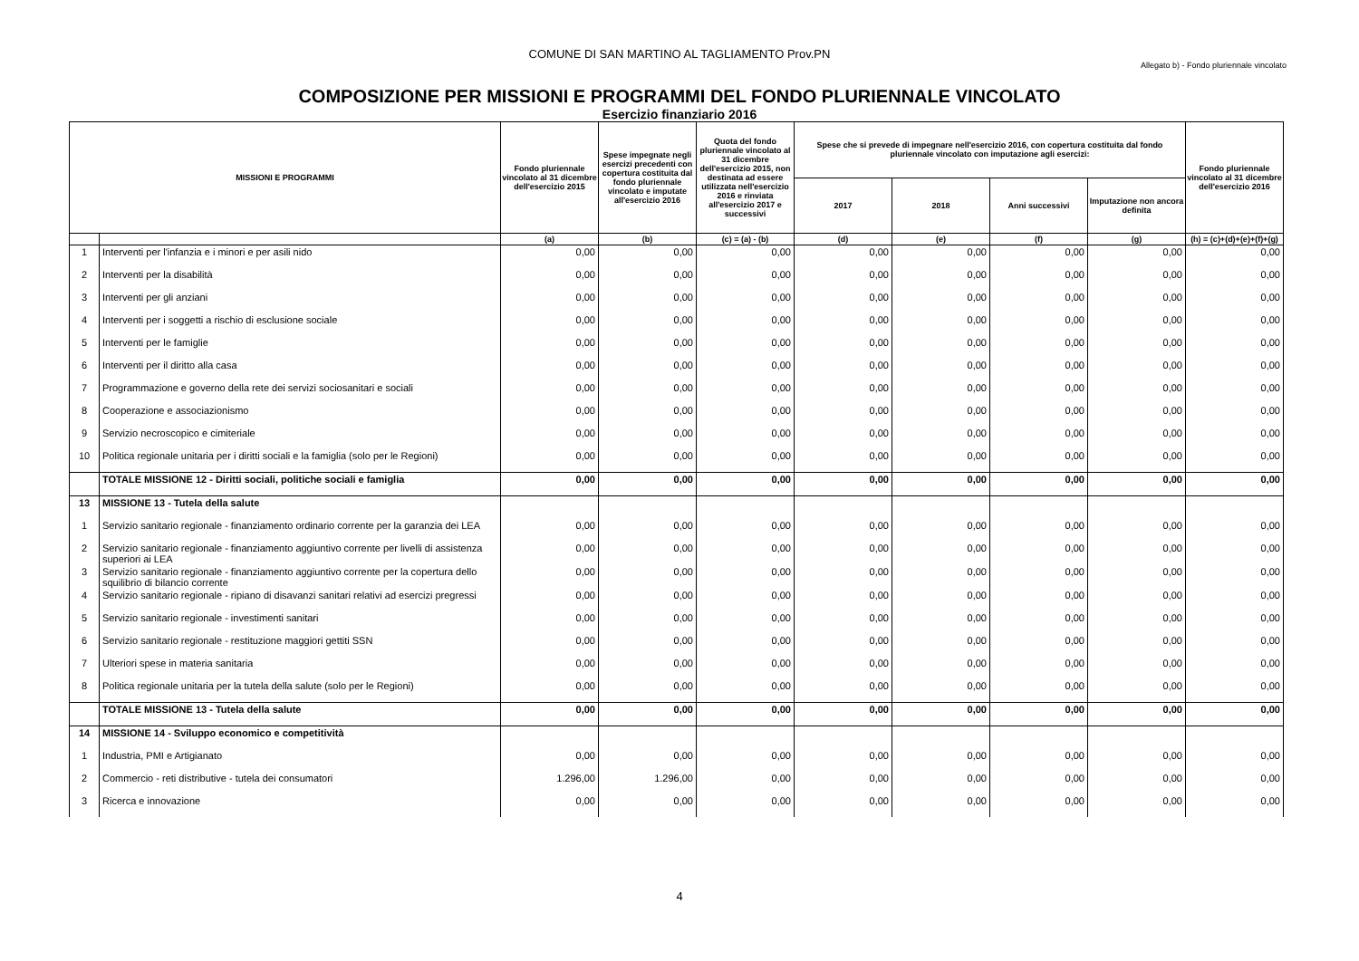COMUNE DI SAN MARTINO AL TAGLIAMENTO Prov.PN
Allegato b) - Fondo pluriennale vincolato
COMPOSIZIONE PER MISSIONI E PROGRAMMI DEL FONDO PLURIENNALE VINCOLATO
Esercizio finanziario 2016
| MISSIONI E PROGRAMMI | | Fondo pluriennale vincolato al 31 dicembre dell'esercizio 2015 | Spese impegnate negli esercizi precedenti con copertura costituita dal fondo pluriennale vincolato e imputate all'esercizio 2016 | Quota del fondo pluriennale vincolato al 31 dicembre dell'esercizio 2015, non destinata ad essere utilizzata nell'esercizio 2016 e rinviata all'esercizio 2017 e successivi | Spese che si prevede di impegnare nell'esercizio 2016, con copertura costituita dal fondo pluriennale vincolato con imputazione agli esercizi: | | | | Fondo pluriennale vincolato al 31 dicembre dell'esercizio 2016 |
| --- | --- | --- | --- | --- | --- | --- | --- | --- | --- |
| | | | | | 2017 | 2018 | Anni successivi | Imputazione non ancora definita | |
| | | (a) | (b) | (c) = (a) - (b) | (d) | (e) | (f) | (g) | (h) = (c)+(d)+(e)+(f)+(g) |
| 1 | Interventi per l'infanzia e i minori e per asili nido | 0,00 | 0,00 | 0,00 | 0,00 | 0,00 | 0,00 | 0,00 | 0,00 |
| 2 | Interventi per la disabilità | 0,00 | 0,00 | 0,00 | 0,00 | 0,00 | 0,00 | 0,00 | 0,00 |
| 3 | Interventi per gli anziani | 0,00 | 0,00 | 0,00 | 0,00 | 0,00 | 0,00 | 0,00 | 0,00 |
| 4 | Interventi per i soggetti a rischio di esclusione sociale | 0,00 | 0,00 | 0,00 | 0,00 | 0,00 | 0,00 | 0,00 | 0,00 |
| 5 | Interventi per le famiglie | 0,00 | 0,00 | 0,00 | 0,00 | 0,00 | 0,00 | 0,00 | 0,00 |
| 6 | Interventi per il diritto alla casa | 0,00 | 0,00 | 0,00 | 0,00 | 0,00 | 0,00 | 0,00 | 0,00 |
| 7 | Programmazione e governo della rete dei servizi sociosanitari e sociali | 0,00 | 0,00 | 0,00 | 0,00 | 0,00 | 0,00 | 0,00 | 0,00 |
| 8 | Cooperazione e associazionismo | 0,00 | 0,00 | 0,00 | 0,00 | 0,00 | 0,00 | 0,00 | 0,00 |
| 9 | Servizio necroscopico e cimiteriale | 0,00 | 0,00 | 0,00 | 0,00 | 0,00 | 0,00 | 0,00 | 0,00 |
| 10 | Politica regionale unitaria per i diritti sociali e la famiglia (solo per le Regioni) | 0,00 | 0,00 | 0,00 | 0,00 | 0,00 | 0,00 | 0,00 | 0,00 |
| | TOTALE MISSIONE 12 - Diritti sociali, politiche sociali e famiglia | 0,00 | 0,00 | 0,00 | 0,00 | 0,00 | 0,00 | 0,00 | 0,00 |
| 13 | MISSIONE 13 - Tutela della salute | | | | | | | | |
| 1 | Servizio sanitario regionale - finanziamento ordinario corrente per la garanzia dei LEA | 0,00 | 0,00 | 0,00 | 0,00 | 0,00 | 0,00 | 0,00 | 0,00 |
| 2 | Servizio sanitario regionale - finanziamento aggiuntivo corrente per livelli di assistenza superiori ai LEA | 0,00 | 0,00 | 0,00 | 0,00 | 0,00 | 0,00 | 0,00 | 0,00 |
| 3 | Servizio sanitario regionale - finanziamento aggiuntivo corrente per la copertura dello squilibrio di bilancio corrente | 0,00 | 0,00 | 0,00 | 0,00 | 0,00 | 0,00 | 0,00 | 0,00 |
| 4 | Servizio sanitario regionale - ripiano di disavanzi sanitari relativi ad esercizi pregressi | 0,00 | 0,00 | 0,00 | 0,00 | 0,00 | 0,00 | 0,00 | 0,00 |
| 5 | Servizio sanitario regionale - investimenti sanitari | 0,00 | 0,00 | 0,00 | 0,00 | 0,00 | 0,00 | 0,00 | 0,00 |
| 6 | Servizio sanitario regionale - restituzione maggiori gettiti SSN | 0,00 | 0,00 | 0,00 | 0,00 | 0,00 | 0,00 | 0,00 | 0,00 |
| 7 | Ulteriori spese in materia sanitaria | 0,00 | 0,00 | 0,00 | 0,00 | 0,00 | 0,00 | 0,00 | 0,00 |
| 8 | Politica regionale unitaria per la tutela della salute (solo per le Regioni) | 0,00 | 0,00 | 0,00 | 0,00 | 0,00 | 0,00 | 0,00 | 0,00 |
| | TOTALE MISSIONE 13 - Tutela della salute | 0,00 | 0,00 | 0,00 | 0,00 | 0,00 | 0,00 | 0,00 | 0,00 |
| 14 | MISSIONE 14 - Sviluppo economico e competitività | | | | | | | | |
| 1 | Industria, PMI e Artigianato | 0,00 | 0,00 | 0,00 | 0,00 | 0,00 | 0,00 | 0,00 | 0,00 |
| 2 | Commercio - reti distributive - tutela dei consumatori | 1.296,00 | 1.296,00 | 0,00 | 0,00 | 0,00 | 0,00 | 0,00 | 0,00 |
| 3 | Ricerca e innovazione | 0,00 | 0,00 | 0,00 | 0,00 | 0,00 | 0,00 | 0,00 | 0,00 |
4